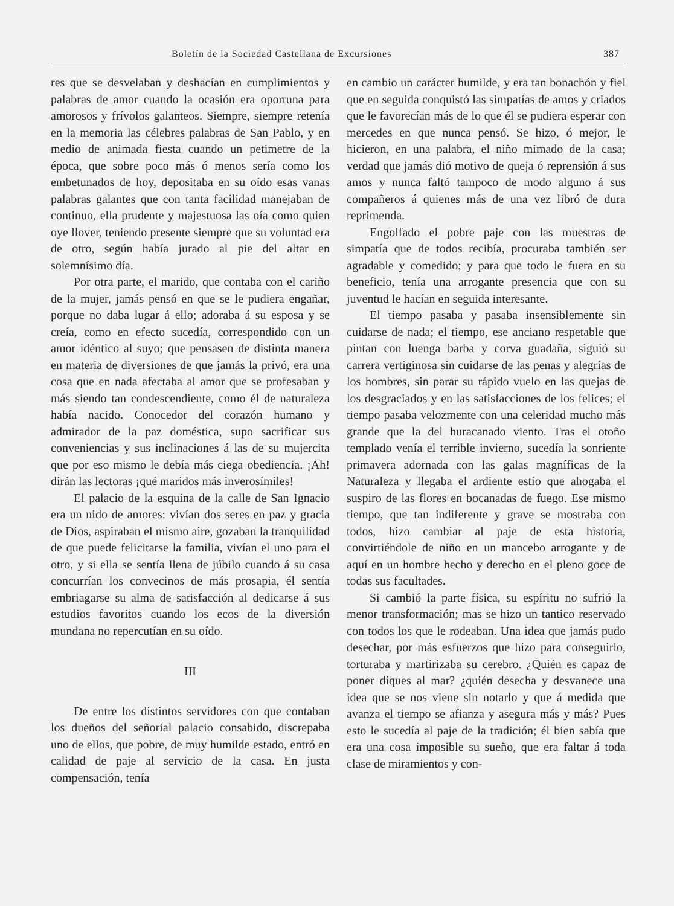Boletín de la Sociedad Castellana de Excursiones 387
res que se desvelaban y deshacían en cumplimientos y palabras de amor cuando la ocasión era oportuna para amorosos y frívolos galanteos. Siempre, siempre retenía en la memoria las célebres palabras de San Pablo, y en medio de animada fiesta cuando un petimetre de la época, que sobre poco más ó menos sería como los embetunados de hoy, depositaba en su oído esas vanas palabras galantes que con tanta facilidad manejaban de continuo, ella prudente y majestuosa las oía como quien oye llover, teniendo presente siempre que su voluntad era de otro, según había jurado al pie del altar en solemnísimo día.
Por otra parte, el marido, que contaba con el cariño de la mujer, jamás pensó en que se le pudiera engañar, porque no daba lugar á ello; adoraba á su esposa y se creía, como en efecto sucedía, correspondido con un amor idéntico al suyo; que pensasen de distinta manera en materia de diversiones de que jamás la privó, era una cosa que en nada afectaba al amor que se profesaban y más siendo tan condescendiente, como él de naturaleza había nacido. Conocedor del corazón humano y admirador de la paz doméstica, supo sacrificar sus conveniencias y sus inclinaciones á las de su mujercita que por eso mismo le debía más ciega obediencia. ¡Ah! dirán las lectoras ¡qué maridos más inverosímiles!
El palacio de la esquina de la calle de San Ignacio era un nido de amores: vivían dos seres en paz y gracia de Dios, aspiraban el mismo aire, gozaban la tranquilidad de que puede felicitarse la familia, vivían el uno para el otro, y si ella se sentía llena de júbilo cuando á su casa concurrían los convecinos de más prosapia, él sentía embriagarse su alma de satisfacción al dedicarse á sus estudios favoritos cuando los ecos de la diversión mundana no repercutían en su oído.
III
De entre los distintos servidores con que contaban los dueños del señorial palacio consabido, discrepaba uno de ellos, que pobre, de muy humilde estado, entró en calidad de paje al servicio de la casa. En justa compensación, tenía
en cambio un carácter humilde, y era tan bonachón y fiel que en seguida conquistó las simpatías de amos y criados que le favorecían más de lo que él se pudiera esperar con mercedes en que nunca pensó. Se hizo, ó mejor, le hicieron, en una palabra, el niño mimado de la casa; verdad que jamás dió motivo de queja ó reprensión á sus amos y nunca faltó tampoco de modo alguno á sus compañeros á quienes más de una vez libró de dura reprimenda.
Engolfado el pobre paje con las muestras de simpatía que de todos recibía, procuraba también ser agradable y comedido; y para que todo le fuera en su beneficio, tenía una arrogante presencia que con su juventud le hacían en seguida interesante.
El tiempo pasaba y pasaba insensiblemente sin cuidarse de nada; el tiempo, ese anciano respetable que pintan con luenga barba y corva guadaña, siguió su carrera vertiginosa sin cuidarse de las penas y alegrías de los hombres, sin parar su rápido vuelo en las quejas de los desgraciados y en las satisfacciones de los felices; el tiempo pasaba velozmente con una celeridad mucho más grande que la del huracanado viento. Tras el otoño templado venía el terrible invierno, sucedía la sonriente primavera adornada con las galas magníficas de la Naturaleza y llegaba el ardiente estío que ahogaba el suspiro de las flores en bocanadas de fuego. Ese mismo tiempo, que tan indiferente y grave se mostraba con todos, hizo cambiar al paje de esta historia, convirtiéndole de niño en un mancebo arrogante y de aquí en un hombre hecho y derecho en el pleno goce de todas sus facultades.
Si cambió la parte física, su espíritu no sufrió la menor transformación; mas se hizo un tantico reservado con todos los que le rodeaban. Una idea que jamás pudo desechar, por más esfuerzos que hizo para conseguirlo, torturaba y martirizaba su cerebro. ¿Quién es capaz de poner diques al mar? ¿quién desecha y desvanece una idea que se nos viene sin notarlo y que á medida que avanza el tiempo se afianza y asegura más y más? Pues esto le sucedía al paje de la tradición; él bien sabía que era una cosa imposible su sueño, que era faltar á toda clase de miramientos y con-